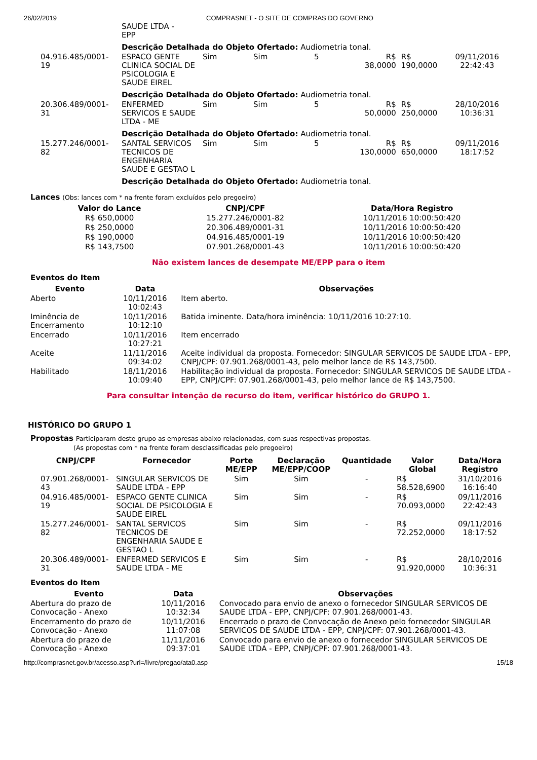26/02/2019 COMPRASNET - O SITE DE COMPRAS DO GOVERNO
| | SAUDE LTDA - EPP | | | | | | |
| | Descrição Detalhada do Objeto Ofertado: Audiometria tonal. | | | | | | |
| 04.916.485/0001-19 | ESPACO GENTE CLINICA SOCIAL DE PSICOLOGIA E SAUDE EIREL | Sim | Sim | 5 | R$ 38,0000 | R$ 190,0000 | 09/11/2016 22:42:43 |
| | Descrição Detalhada do Objeto Ofertado: Audiometria tonal. | | | | | | |
| 20.306.489/0001-31 | ENFERMED SERVICOS E SAUDE LTDA - ME | Sim | Sim | 5 | R$ 50,0000 | R$ 250,0000 | 28/10/2016 10:36:31 |
| | Descrição Detalhada do Objeto Ofertado: Audiometria tonal. | | | | | | |
| 15.277.246/0001-82 | SANTAL SERVICOS TECNICOS DE ENGENHARIA SAUDE E GESTAO L | Sim | Sim | 5 | R$ 130,0000 | R$ 650,0000 | 09/11/2016 18:17:52 |
| | Descrição Detalhada do Objeto Ofertado: Audiometria tonal. | | | | | | |
Lances (Obs: lances com * na frente foram excluídos pelo pregoeiro)
| Valor do Lance | CNPJ/CPF | Data/Hora Registro |
| --- | --- | --- |
| R$ 650,0000 | 15.277.246/0001-82 | 10/11/2016 10:00:50:420 |
| R$ 250,0000 | 20.306.489/0001-31 | 10/11/2016 10:00:50:420 |
| R$ 190,0000 | 04.916.485/0001-19 | 10/11/2016 10:00:50:420 |
| R$ 143,7500 | 07.901.268/0001-43 | 10/11/2016 10:00:50:420 |
Não existem lances de desempate ME/EPP para o item
Eventos do Item
| Evento | Data | Observações |
| --- | --- | --- |
| Aberto | 10/11/2016 10:02:43 | Item aberto. |
| Iminência de Encerramento | 10/11/2016 10:12:10 | Batida iminente. Data/hora iminência: 10/11/2016 10:27:10. |
| Encerrado | 10/11/2016 10:27:21 | Item encerrado |
| Aceite | 11/11/2016 09:34:02 | Aceite individual da proposta. Fornecedor: SINGULAR SERVICOS DE SAUDE LTDA - EPP, CNPJ/CPF: 07.901.268/0001-43, pelo melhor lance de R$ 143,7500. |
| Habilitado | 18/11/2016 10:09:40 | Habilitação individual da proposta. Fornecedor: SINGULAR SERVICOS DE SAUDE LTDA - EPP, CNPJ/CPF: 07.901.268/0001-43, pelo melhor lance de R$ 143,7500. |
Para consultar intenção de recurso do item, verificar histórico do GRUPO 1.
HISTÓRICO DO GRUPO 1
Propostas Participaram deste grupo as empresas abaixo relacionadas, com suas respectivas propostas.
(As propostas com * na frente foram desclassificadas pelo pregoeiro)
| CNPJ/CPF | Fornecedor | Porte ME/EPP | Declaração ME/EPP/COOP | Quantidade | Valor Global | Data/Hora Registro |
| --- | --- | --- | --- | --- | --- | --- |
| 07.901.268/0001-43 | SINGULAR SERVICOS DE SAUDE LTDA - EPP | Sim | Sim | - | R$ 58.528,6900 | 31/10/2016 16:16:40 |
| 04.916.485/0001-19 | ESPACO GENTE CLINICA SOCIAL DE PSICOLOGIA E SAUDE EIREL | Sim | Sim | - | R$ 70.093,0000 | 09/11/2016 22:42:43 |
| 15.277.246/0001-82 | SANTAL SERVICOS TECNICOS DE ENGENHARIA SAUDE E GESTAO L | Sim | Sim | - | R$ 72.252,0000 | 09/11/2016 18:17:52 |
| 20.306.489/0001-31 | ENFERMED SERVICOS E SAUDE LTDA - ME | Sim | Sim | - | R$ 91.920,0000 | 28/10/2016 10:36:31 |
Eventos do Item
| Evento | Data | Observações |
| --- | --- | --- |
| Abertura do prazo de Convocação - Anexo | 10/11/2016 10:32:34 | Convocado para envio de anexo o fornecedor SINGULAR SERVICOS DE SAUDE LTDA - EPP, CNPJ/CPF: 07.901.268/0001-43. |
| Encerramento do prazo de Convocação - Anexo | 10/11/2016 11:07:08 | Encerrado o prazo de Convocação de Anexo pelo fornecedor SINGULAR SERVICOS DE SAUDE LTDA - EPP, CNPJ/CPF: 07.901.268/0001-43. |
| Abertura do prazo de Convocação - Anexo | 11/11/2016 09:37:01 | Convocado para envio de anexo o fornecedor SINGULAR SERVICOS DE SAUDE LTDA - EPP, CNPJ/CPF: 07.901.268/0001-43. |
http://comprasnet.gov.br/acesso.asp?url=/livre/pregao/ata0.asp 15/18